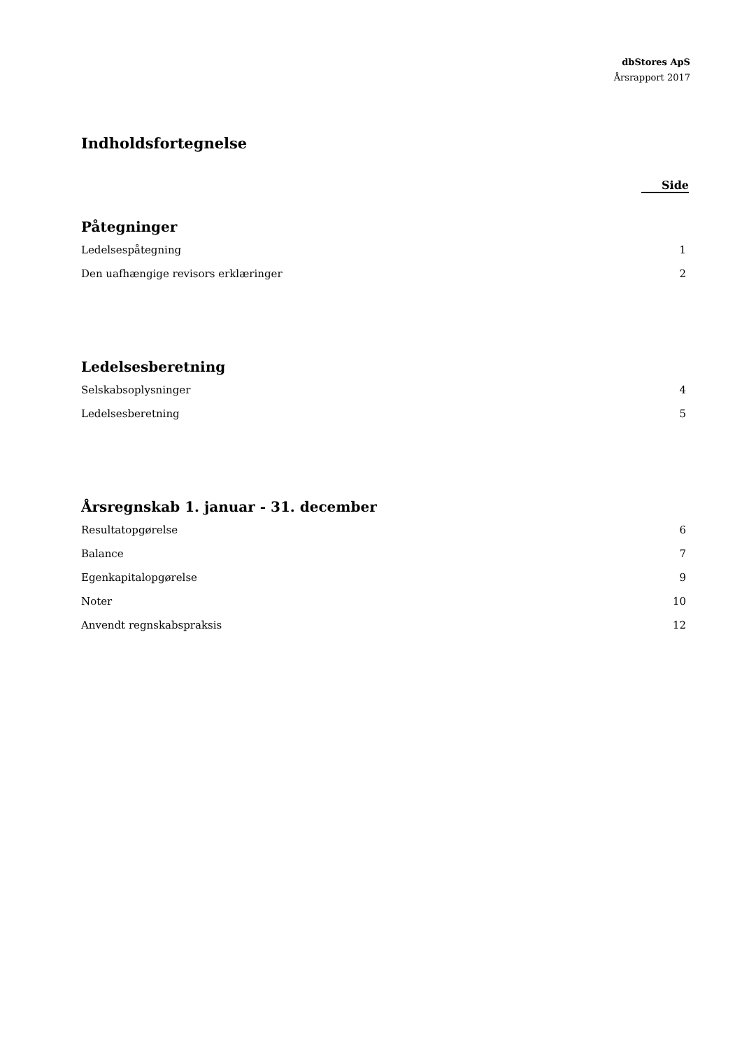dbStores ApS
Årsrapport 2017
Indholdsfortegnelse
Side
Påtegninger
Ledelsespåtegning 1
Den uafhængige revisors erklæringer 2
Ledelsesberetning
Selskabsoplysninger 4
Ledelsesberetning 5
Årsregnskab 1. januar - 31. december
Resultatopgørelse 6
Balance 7
Egenkapitalopgørelse 9
Noter 10
Anvendt regnskabspraksis 12